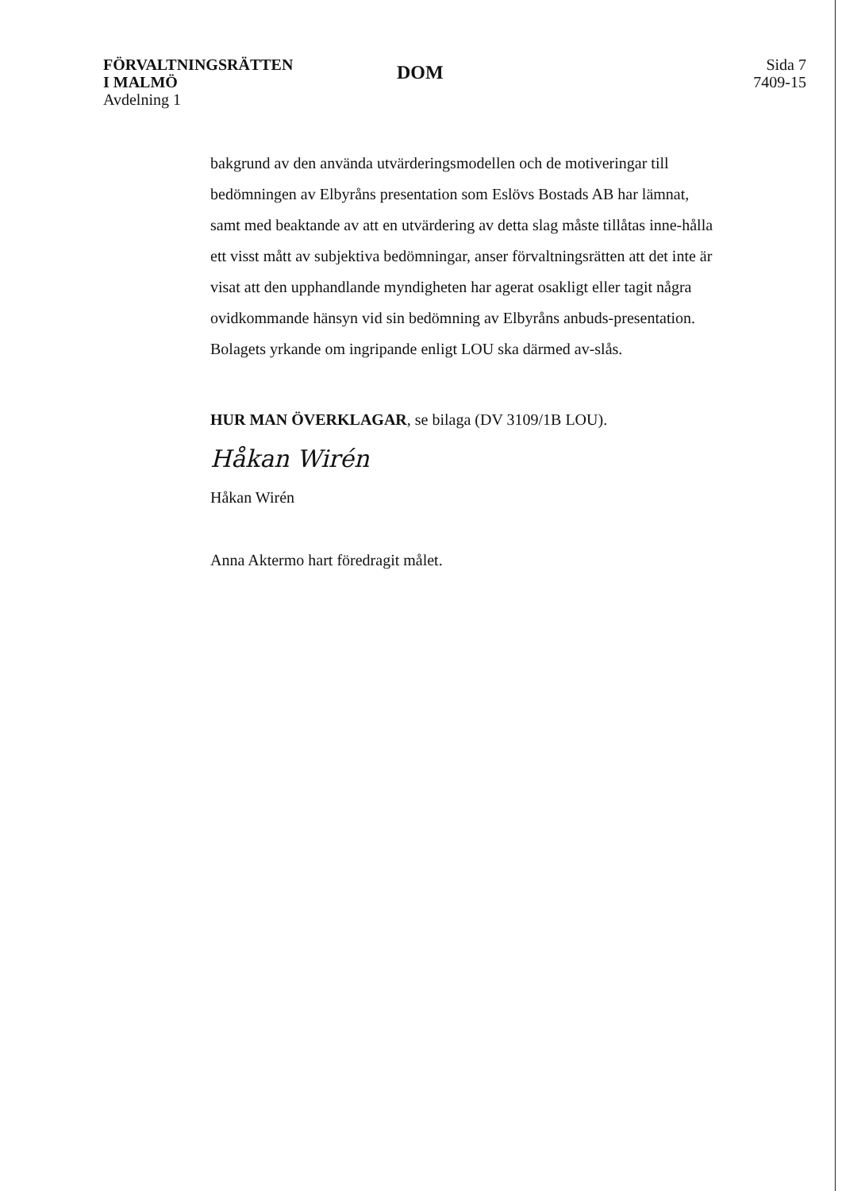FÖRVALTNINGSRÄTTEN
I MALMÖ
Avdelning 1
DOM
Sida 7
7409-15
bakgrund av den använda utvärderingsmodellen och de motiveringar till bedömningen av Elbyråns presentation som Eslövs Bostads AB har lämnat, samt med beaktande av att en utvärdering av detta slag måste tillåtas inne-hålla ett visst mått av subjektiva bedömningar, anser förvaltningsrätten att det inte är visat att den upphandlande myndigheten har agerat osakligt eller tagit några ovidkommande hänsyn vid sin bedömning av Elbyråns anbuds-presentation. Bolagets yrkande om ingripande enligt LOU ska därmed av-slås.
HUR MAN ÖVERKLAGAR, se bilaga (DV 3109/1B LOU).
Håkan Wirén
Håkan Wirén
Anna Aktermo hart föredragit målet.